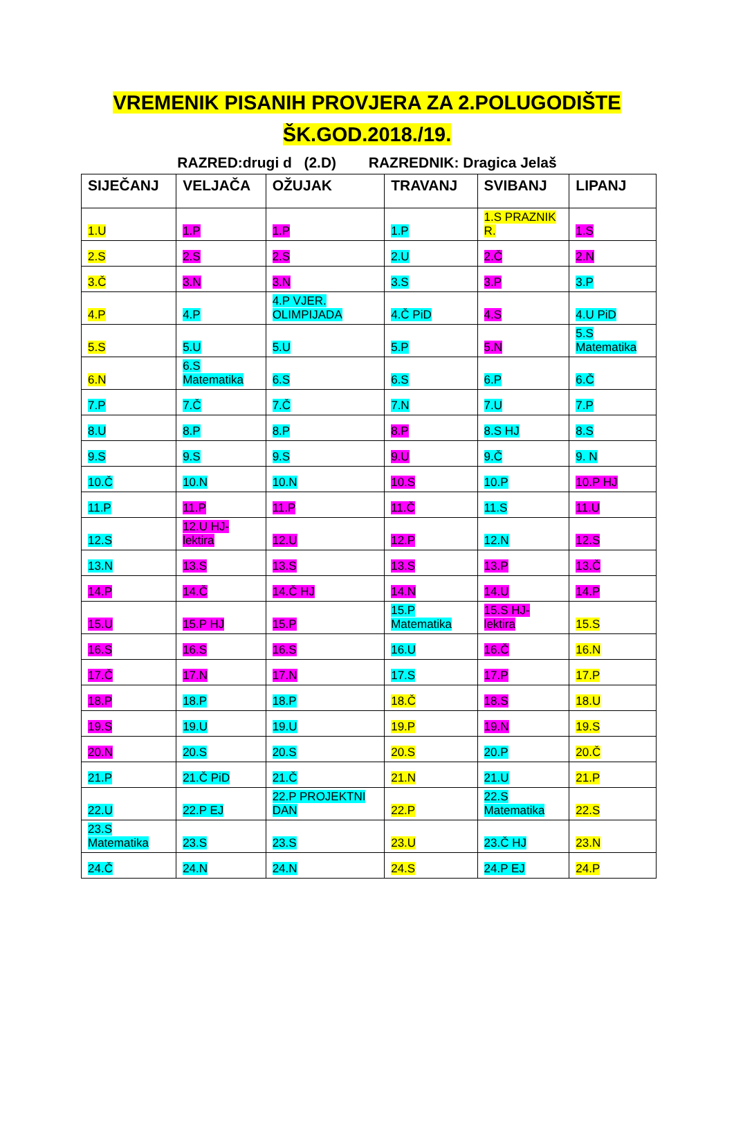VREMENIK PISANIH PROVJERA ZA 2.POLUGODIŠTE
ŠK.GOD.2018./19.
RAZRED:drugi d (2.D) RAZREDNIK: Dragica Jelaš
| SIJEČANJ | VELJAČA | OŽUJAK | TRAVANJ | SVIBANJ | LIPANJ |
| --- | --- | --- | --- | --- | --- |
| 1.U | 1.P | 1.P | 1.P | 1.S PRAZNIK R. | 1.S |
| 2.S | 2.S | 2.S | 2.U | 2.Č | 2.N |
| 3.Č | 3.N | 3.N | 3.S | 3.P | 3.P |
| 4.P | 4.P | 4.P VJER. OLIMPIJADA | 4.Č PiD | 4.S | 4.U PiD |
| 5.S | 5.U | 5.U | 5.P | 5.N | 5.S Matematika |
| 6.N | 6.S Matematika | 6.S | 6.S | 6.P | 6.Č |
| 7.P | 7.Č | 7.Č | 7.N | 7.U | 7.P |
| 8.U | 8.P | 8.P | 8.P | 8.S HJ | 8.S |
| 9.S | 9.S | 9.S | 9.U | 9.Č | 9. N |
| 10.Č | 10.N | 10.N | 10.S | 10.P | 10.P HJ |
| 11.P | 11.P | 11.P | 11.Č | 11.S | 11.U |
| 12.S | 12.U HJ-lektira | 12.U | 12.P | 12.N | 12.S |
| 13.N | 13.S | 13.S | 13.S | 13.P | 13.Č |
| 14.P | 14.Č | 14.Č HJ | 14.N | 14.U | 14.P |
| 15.U | 15.P HJ | 15.P | 15.P Matematika | 15.S HJ- lektira | 15.S |
| 16.S | 16.S | 16.S | 16.U | 16.Č | 16.N |
| 17.Č | 17.N | 17.N | 17.S | 17.P | 17.P |
| 18.P | 18.P | 18.P | 18.Č | 18.S | 18.U |
| 19.S | 19.U | 19.U | 19.P | 19.N | 19.S |
| 20.N | 20.S | 20.S | 20.S | 20.P | 20.Č |
| 21.P | 21.Č PiD | 21.Č | 21.N | 21.U | 21.P |
| 22.U | 22.P EJ | 22.P PROJEKTNI DAN | 22.P | 22.S Matematika | 22.S |
| 23.S Matematika | 23.S | 23.S | 23.U | 23.Č HJ | 23.N |
| 24.Č | 24.N | 24.N | 24.S | 24.P EJ | 24.P |